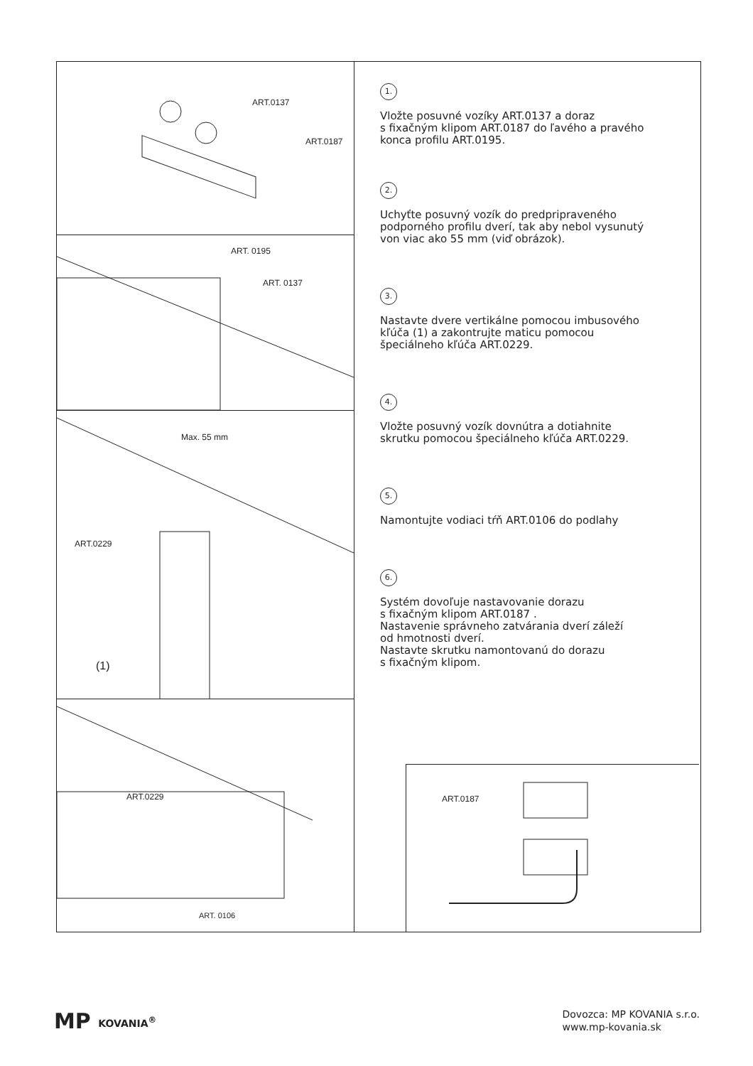ART.0137
ART.0187
ART. 0195
ART. 0137
Max. 55 mm
ART.0229
(1)
ART.0229
ART. 0106
1.
Vložte posuvné vozíky ART.0137 a doraz
s fixačným klipom ART.0187 do ľavého a pravého
konca profilu ART.0195.
2.
Uchyťte posuvný vozík do predpripraveného
podporného profilu dverí, tak aby nebol vysunutý
von viac ako 55 mm (viď obrázok).
3.
Nastavte dvere vertikálne pomocou imbusového
kľúča (1) a zakontrujte maticu pomocou
špeciálneho kľúča ART.0229.
4.
Vložte posuvný vozík dovnútra a dotiahnite
skrutku pomocou špeciálneho kľúča ART.0229.
5.
Namontujte vodiaci tŕň ART.0106 do podlahy
6.
Systém dovoľuje nastavovanie dorazu
s fixačným klipom ART.0187 .
Nastavenie správneho zatvárania dverí záleží
od hmotnosti dverí.
Nastavte skrutku namontovanú do dorazu
s fixačným klipom.
ART.0187
MP KOVANIA<sup>®</sup>
Dovozca: MP KOVANIA s.r.o.
www.mp-kovania.sk